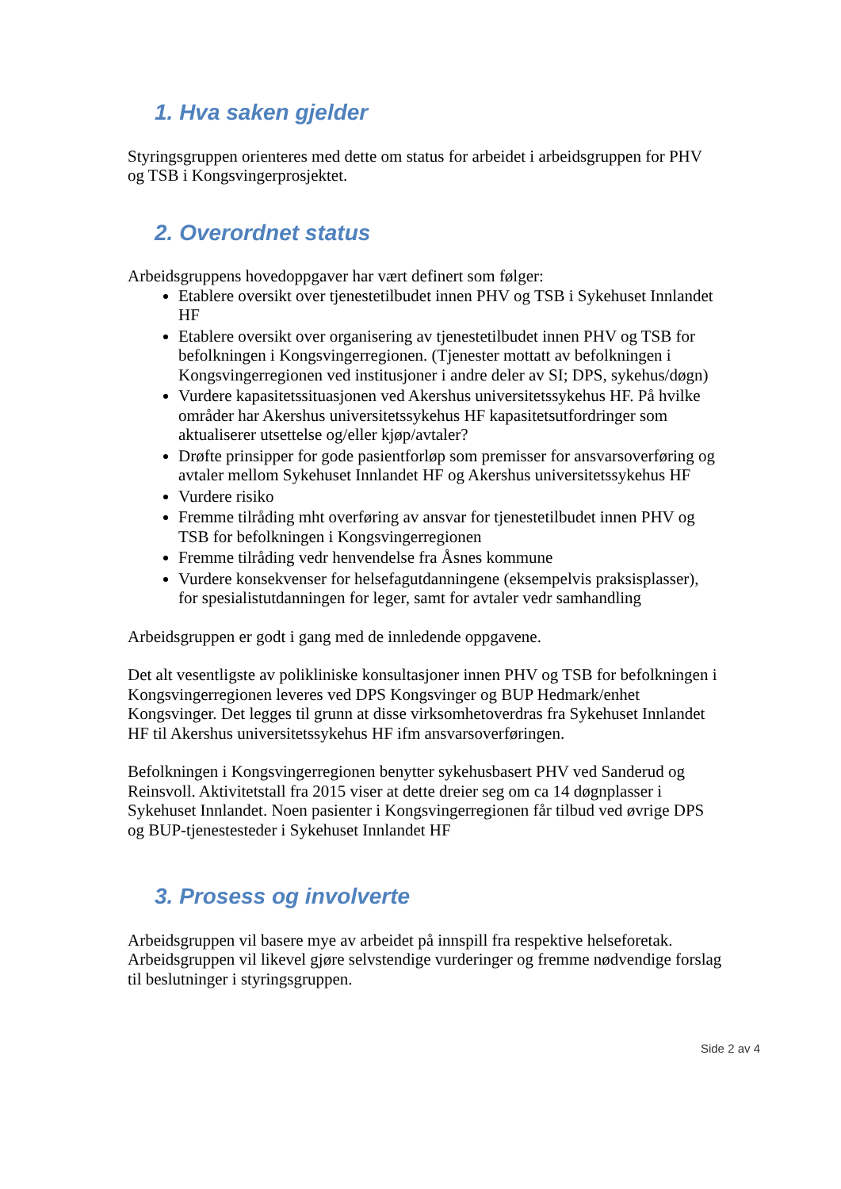1. Hva saken gjelder
Styringsgruppen orienteres med dette om status for arbeidet i arbeidsgruppen for PHV og TSB i Kongsvingerprosjektet.
2. Overordnet status
Arbeidsgruppens hovedoppgaver har vært definert som følger:
Etablere oversikt over tjenestetilbudet innen PHV og TSB i Sykehuset Innlandet HF
Etablere oversikt over organisering av tjenestetilbudet innen PHV og TSB for befolkningen i Kongsvingerregionen. (Tjenester mottatt av befolkningen i Kongsvingerregionen ved institusjoner i andre deler av SI; DPS, sykehus/døgn)
Vurdere kapasitetssituasjonen ved Akershus universitetssykehus HF. På hvilke områder har Akershus universitetssykehus HF kapasitetsutfordringer som aktualiserer utsettelse og/eller kjøp/avtaler?
Drøfte prinsipper for gode pasientforløp som premisser for ansvarsoverføring og avtaler mellom Sykehuset Innlandet HF og Akershus universitetssykehus HF
Vurdere risiko
Fremme tilråding mht overføring av ansvar for tjenestetilbudet innen PHV og TSB for befolkningen i Kongsvingerregionen
Fremme tilråding vedr henvendelse fra Åsnes kommune
Vurdere konsekvenser for helsefagutdanningene (eksempelvis praksisplasser), for spesialistutdanningen for leger, samt for avtaler vedr samhandling
Arbeidsgruppen er godt i gang med de innledende oppgavene.
Det alt vesentligste av polikliniske konsultasjoner innen PHV og TSB for befolkningen i Kongsvingerregionen leveres ved DPS Kongsvinger og BUP Hedmark/enhet Kongsvinger. Det legges til grunn at disse virksomhetoverdras fra Sykehuset Innlandet HF til Akershus universitetssykehus HF ifm ansvarsoverføringen.
Befolkningen i Kongsvingerregionen benytter sykehusbasert PHV ved Sanderud og Reinsvoll. Aktivitetstall fra 2015 viser at dette dreier seg om ca 14 døgnplasser i Sykehuset Innlandet. Noen pasienter i Kongsvingerregionen får tilbud ved øvrige DPS og BUP-tjenestesteder i Sykehuset Innlandet HF
3. Prosess og involverte
Arbeidsgruppen vil basere mye av arbeidet på innspill fra respektive helseforetak. Arbeidsgruppen vil likevel gjøre selvstendige vurderinger og fremme nødvendige forslag til beslutninger i styringsgruppen.
Side 2 av 4